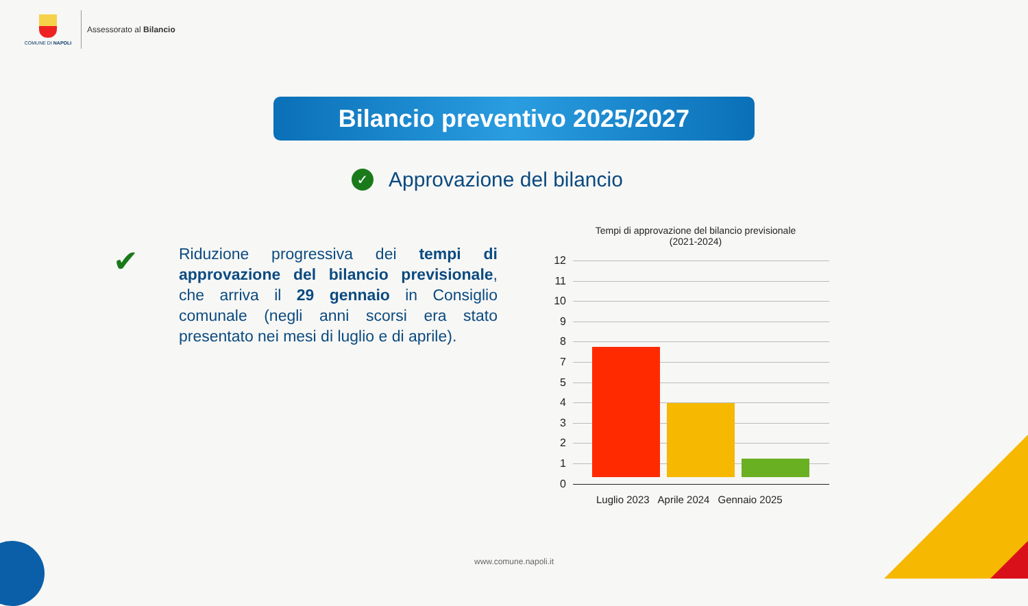COMUNE DI NAPOLI
Assessorato al Bilancio
Bilancio preventivo 2025/2027
✓
Approvazione del bilancio
✔
Riduzione progressiva dei tempi di approvazione del bilancio previsionale, che arriva il 29 gennaio in Consiglio comunale (negli anni scorsi era stato presentato nei mesi di luglio e di aprile).
Tempi di approvazione del bilancio previsionale
(2021-2024)
12
11
10
9
8
7
5
4
3
2
1
0
Luglio 2023 Aprile 2024 Gennaio 2025
www.comune.napoli.it